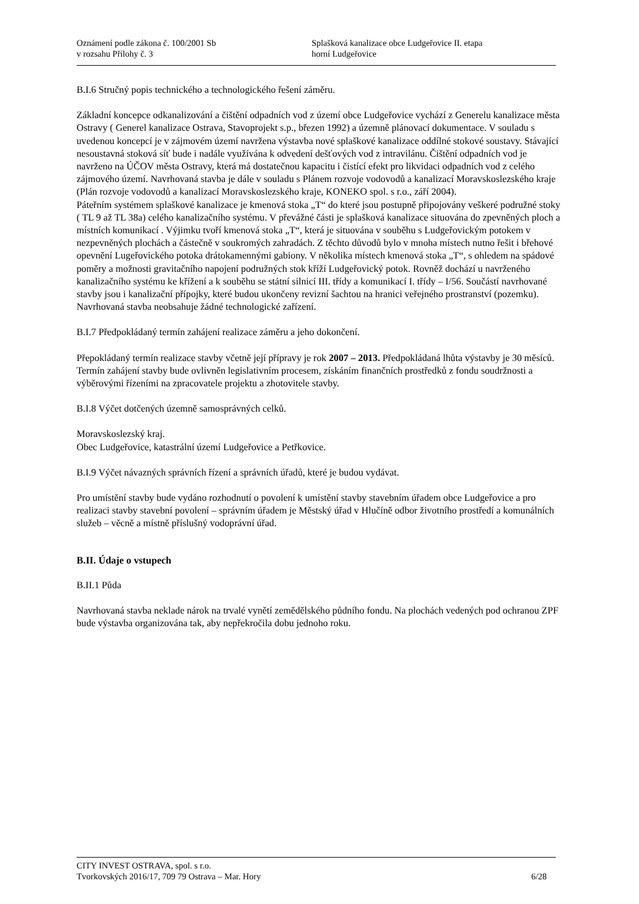Oznámení podle zákona č. 100/2001 Sb
v rozsahu Přílohy č. 3
Splašková kanalizace obce Ludgeřovice II. etapa
horní Ludgeřovice
B.I.6 Stručný popis technického a technologického řešení záměru.
Základní koncepce odkanalizování a čištění odpadních vod z území obce Ludgeřovice vychází z Generelu kanalizace města Ostravy ( Generel kanalizace Ostrava, Stavoprojekt s.p., březen 1992) a územně plánovací dokumentace. V souladu s uvedenou koncepcí je v zájmovém území navržena výstavba nové splaškové kanalizace oddílné stokové soustavy. Stávající nesoustavná stoková síť bude i nadále využívána k odvedení dešťových vod z intravilánu. Čištění odpadních vod je navrženo na ÚČOV města Ostravy, která má dostatečnou kapacitu i čistící efekt pro likvidaci odpadních vod z celého zájmového území. Navrhovaná stavba je dále v souladu s Plánem rozvoje vodovodů a kanalizací Moravskoslezského kraje (Plán rozvoje vodovodů a kanalizací Moravskoslezského kraje, KONEKO spol. s r.o., září 2004).
Páteřním systémem splaškové kanalizace je kmenová stoka „T“ do které jsou postupně připojovány veškeré podružné stoky ( TL 9 až TL 38a) celého kanalizačního systému. V převážné části je splašková kanalizace situována do zpevněných ploch a místních komunikací . Výjimku tvoří kmenová stoka „T“, která je situována v souběhu s Ludgeřovickým potokem v nezpevněných plochách a částečně v soukromých zahradách. Z těchto důvodů bylo v mnoha místech nutno řešit i břehové opevnění Lugeřovického potoka drátokamennými gabiony. V několika místech kmenová stoka „T“, s ohledem na spádové poměry a možnosti gravitačního napojení podružných stok kříží Ludgeřovický potok. Rovněž dochází u navrženého kanalizačního systému ke křížení a k souběhu se státní silnicí III. třídy a komunikací I. třídy – I/56. Součástí navrhované stavby jsou i kanalizační přípojky, které budou ukončeny revizní šachtou na hranici veřejného prostranství (pozemku). Navrhovaná stavba neobsahuje žádné technologické zařízení.
B.I.7 Předpokládaný termín zahájení realizace záměru a jeho dokončení.
Přepokládaný termín realizace stavby včetně její přípravy je rok 2007 – 2013. Předpokládaná lhůta výstavby je 30 měsíců. Termín zahájení stavby bude ovlivněn legislativním procesem, získáním finančních prostředků z fondu soudržnosti a výběrovými řízeními na zpracovatele projektu a zhotovitele stavby.
B.I.8 Výčet dotčených územně samosprávných celků.
Moravskoslezský kraj.
Obec Ludgeřovice, katastrální území Ludgeřovice a Petřkovice.
B.I.9 Výčet návazných správních řízení a správních úřadů, které je budou vydávat.
Pro umístění stavby bude vydáno rozhodnutí o povolení k umístění stavby stavebním úřadem obce Ludgeřovice a pro realizaci stavby stavební povolení – správním úřadem je Městský úřad v Hlučíně odbor životního prostředí a komunálních služeb – věcně a místně příslušný vodoprávní úřad.
B.II. Údaje o vstupech
B.II.1 Půda
Navrhovaná stavba neklade nárok na trvalé vynětí zemědělského půdního fondu. Na plochách vedených pod ochranou ZPF bude výstavba organizována tak, aby nepřekročila dobu jednoho roku.
CITY INVEST OSTRAVA, spol. s r.o.
Tvorkovských 2016/17, 709 79 Ostrava – Mar. Hory 6/28